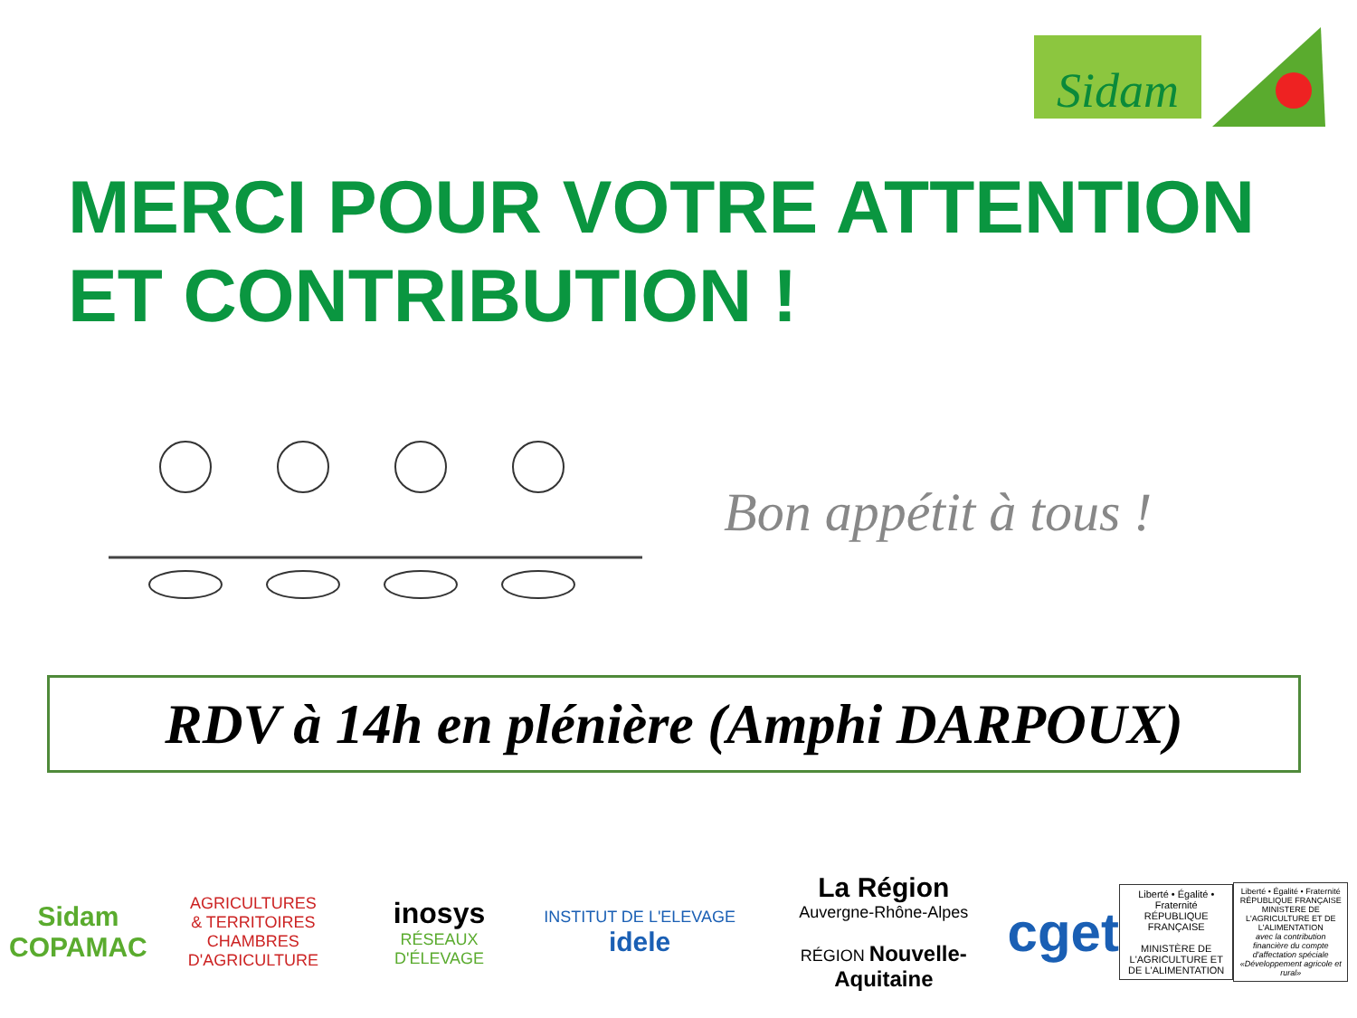Sidam
MERCI POUR VOTRE ATTENTION
ET CONTRIBUTION !
Bon appétit à tous !
RDV à 14h en plénière (Amphi DARPOUX)
Sidam
COPAMAC
AGRICULTURES
& TERRITOIRES
CHAMBRES D'AGRICULTURE
inosys
RÉSEAUX D'ÉLEVAGE
INSTITUT DE L'ELEVAGE idele
La Région
Auvergne-Rhône-Alpes
RÉGION Nouvelle-Aquitaine
cget
Liberté • Égalité • Fraternité
RÉPUBLIQUE FRANÇAISE
MINISTÈRE DE L'AGRICULTURE ET DE L'ALIMENTATION
Liberté • Égalité • Fraternité
RÉPUBLIQUE FRANÇAISE
MINISTERE DE L'AGRICULTURE ET DE L'ALIMENTATION
avec la contribution financière du compte d'affectation spéciale «Développement agricole et rural»